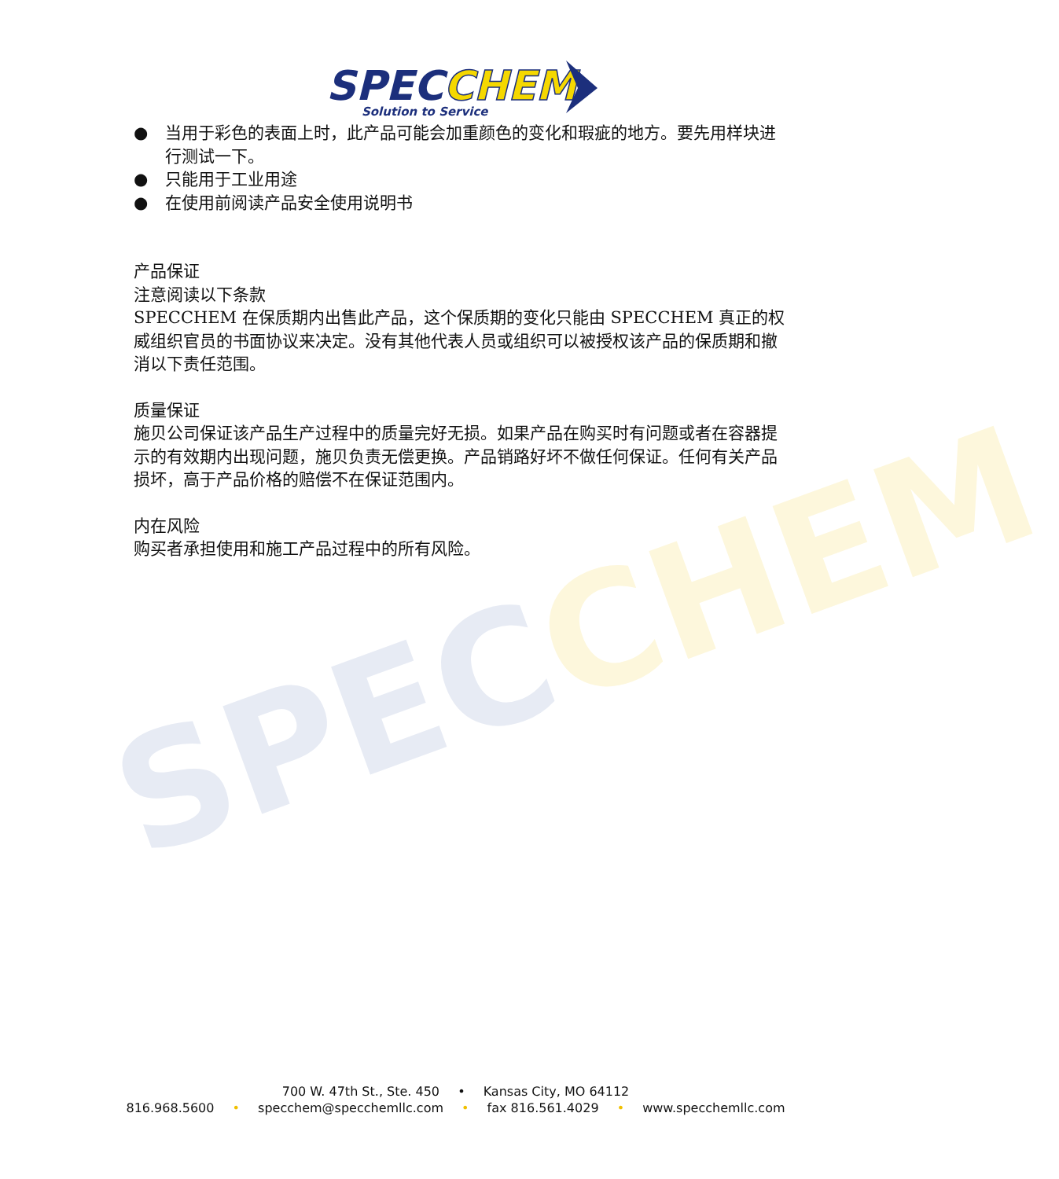SPECCHEM
SPECCHEM
Solution to Service
● 当用于彩色的表面上时，此产品可能会加重颜色的变化和瑕疵的地方。要先用样块进行测试一下。
● 只能用于工业用途
● 在使用前阅读产品安全使用说明书
产品保证
注意阅读以下条款
SPECCHEM 在保质期内出售此产品，这个保质期的变化只能由 SPECCHEM 真正的权威组织官员的书面协议来决定。没有其他代表人员或组织可以被授权该产品的保质期和撤消以下责任范围。
质量保证
施贝公司保证该产品生产过程中的质量完好无损。如果产品在购买时有问题或者在容器提示的有效期内出现问题，施贝负责无偿更换。产品销路好坏不做任何保证。任何有关产品损坏，高于产品价格的赔偿不在保证范围内。
内在风险
购买者承担使用和施工产品过程中的所有风险。
700 W. 47th St., Ste. 450 • Kansas City, MO 64112
816.968.5600 • specchem@specchemllc.com • fax 816.561.4029 • www.specchemllc.com